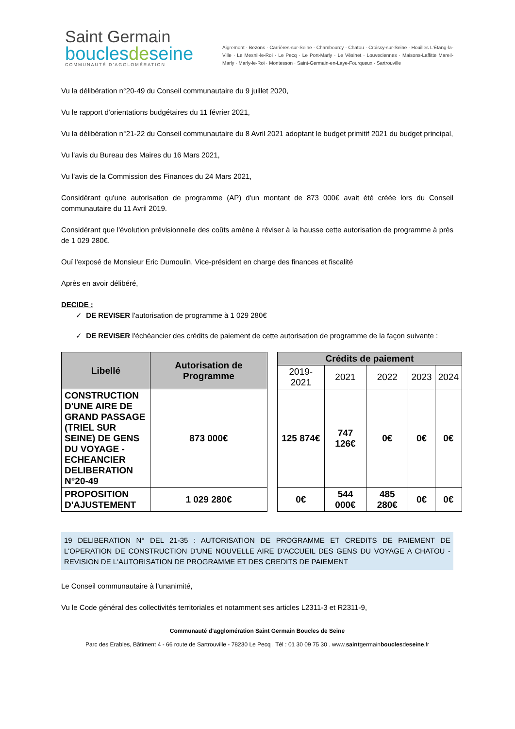Saint Germain
bouclesdeseine
COMMUNAUTÉ D'AGGLOMÉRATION
Aigremont · Bezons · Carrières-sur-Seine · Chambourcy · Chatou · Croissy-sur-Seine · Houilles L'Étang-la-Ville · Le Mesnil-le-Roi · Le Pecq · Le Port-Marly · Le Vésinet · Louveciennes · Maisons-Laffitte Mareil-Marly · Marly-le-Roi · Montesson · Saint-Germain-en-Laye-Fourqueux · Sartrouville
Vu la délibération n°20-49 du Conseil communautaire du 9 juillet 2020,
Vu le rapport d'orientations budgétaires du 11 février 2021,
Vu la délibération n°21-22 du Conseil communautaire du 8 Avril 2021 adoptant le budget primitif 2021 du budget principal,
Vu l'avis du Bureau des Maires du 16 Mars 2021,
Vu l'avis de la Commission des Finances du 24 Mars 2021,
Considérant qu'une autorisation de programme (AP) d'un montant de 873 000€ avait été créée lors du Conseil communautaire du 11 Avril 2019.
Considérant que l'évolution prévisionnelle des coûts amène à réviser à la hausse cette autorisation de programme à près de 1 029 280€.
Ouï l'exposé de Monsieur Eric Dumoulin, Vice-président en charge des finances et fiscalité
Après en avoir délibéré,
DECIDE :
✓ DE REVISER l'autorisation de programme à 1 029 280€
✓ DE REVISER l'échéancier des crédits de paiement de cette autorisation de programme de la façon suivante :
| Libellé | Autorisation de Programme | | Crédits de paiement | | | | |
| | | | 2019-2021 | 2021 | 2022 | 2023 | 2024 |
| CONSTRUCTION D'UNE AIRE DE GRAND PASSAGE (TRIEL SUR SEINE) DE GENS DU VOYAGE - ECHEANCIER DELIBERATION N°20-49 | 873 000€ | | 125 874€ | 747 126€ | 0€ | 0€ | 0€ |
| PROPOSITION D'AJUSTEMENT | 1 029 280€ | | 0€ | 544 000€ | 485 280€ | 0€ | 0€ |
19 DELIBERATION N° DEL 21-35 : AUTORISATION DE PROGRAMME ET CREDITS DE PAIEMENT DE L'OPERATION DE CONSTRUCTION D'UNE NOUVELLE AIRE D'ACCUEIL DES GENS DU VOYAGE A CHATOU - REVISION DE L'AUTORISATION DE PROGRAMME ET DES CREDITS DE PAIEMENT
Le Conseil communautaire à l'unanimité,
Vu le Code général des collectivités territoriales et notamment ses articles L2311-3 et R2311-9,
Communauté d'agglomération Saint Germain Boucles de Seine
Parc des Erables, Bâtiment 4 - 66 route de Sartrouville - 78230 Le Pecq . Tél : 01 30 09 75 30 . www.saintgermainbouclesdeseine.fr